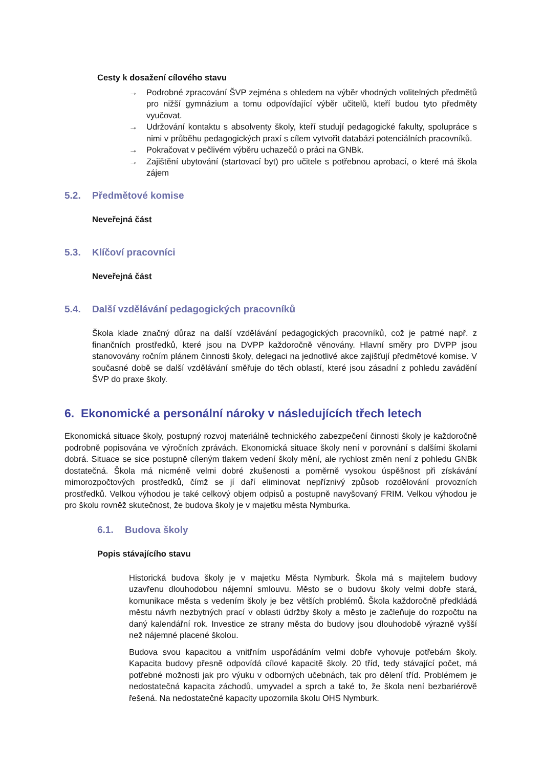Cesty k dosažení cílového stavu
→ Podrobné zpracování ŠVP zejména s ohledem na výběr vhodných volitelných předmětů pro nižší gymnázium a tomu odpovídající výběr učitelů, kteří budou tyto předměty vyučovat.
→ Udržování kontaktu s absolventy školy, kteří studují pedagogické fakulty, spolupráce s nimi v průběhu pedagogických praxí s cílem vytvořit databázi potenciálních pracovníků.
→ Pokračovat v pečlivém výběru uchazečů o práci na GNBk.
→ Zajištění ubytování (startovací byt) pro učitele s potřebnou aprobací, o které má škola zájem
5.2. Předmětové komise
Neveřejná část
5.3. Klíčoví pracovníci
Neveřejná část
5.4. Další vzdělávání pedagogických pracovníků
Škola klade značný důraz na další vzdělávání pedagogických pracovníků, což je patrné např. z finančních prostředků, které jsou na DVPP každoročně věnovány. Hlavní směry pro DVPP jsou stanovovány ročním plánem činnosti školy, delegaci na jednotlivé akce zajišťují předmětové komise. V současné době se další vzdělávání směřuje do těch oblastí, které jsou zásadní z pohledu zavádění ŠVP do praxe školy.
6. Ekonomické a personální nároky v následujících třech letech
Ekonomická situace školy, postupný rozvoj materiálně technického zabezpečení činnosti školy je každoročně podrobně popisována ve výročních zprávách. Ekonomická situace školy není v porovnání s dalšími školami dobrá. Situace se sice postupně cíleným tlakem vedení školy mění, ale rychlost změn není z pohledu GNBk dostatečná. Škola má nicméně velmi dobré zkušenosti a poměrně vysokou úspěšnost při získávání mimorozpočtových prostředků, čímž se jí daří eliminovat nepříznivý způsob rozdělování provozních prostředků. Velkou výhodou je také celkový objem odpisů a postupně navyšovaný FRIM. Velkou výhodou je pro školu rovněž skutečnost, že budova školy je v majetku města Nymburka.
6.1. Budova školy
Popis stávajícího stavu
Historická budova školy je v majetku Města Nymburk. Škola má s majitelem budovy uzavřenu dlouhodobou nájemní smlouvu. Město se o budovu školy velmi dobře stará, komunikace města s vedením školy je bez větších problémů. Škola každoročně předkládá městu návrh nezbytných prací v oblasti údržby školy a město je začleňuje do rozpočtu na daný kalendářní rok. Investice ze strany města do budovy jsou dlouhodobě výrazně vyšší než nájemné placené školou.
Budova svou kapacitou a vnitřním uspořádáním velmi dobře vyhovuje potřebám školy. Kapacita budovy přesně odpovídá cílové kapacitě školy. 20 tříd, tedy stávající počet, má potřebné možnosti jak pro výuku v odborných učebnách, tak pro dělení tříd. Problémem je nedostatečná kapacita záchodů, umyvadel a sprch a také to, že škola není bezbariérově řešená. Na nedostatečné kapacity upozornila školu OHS Nymburk.